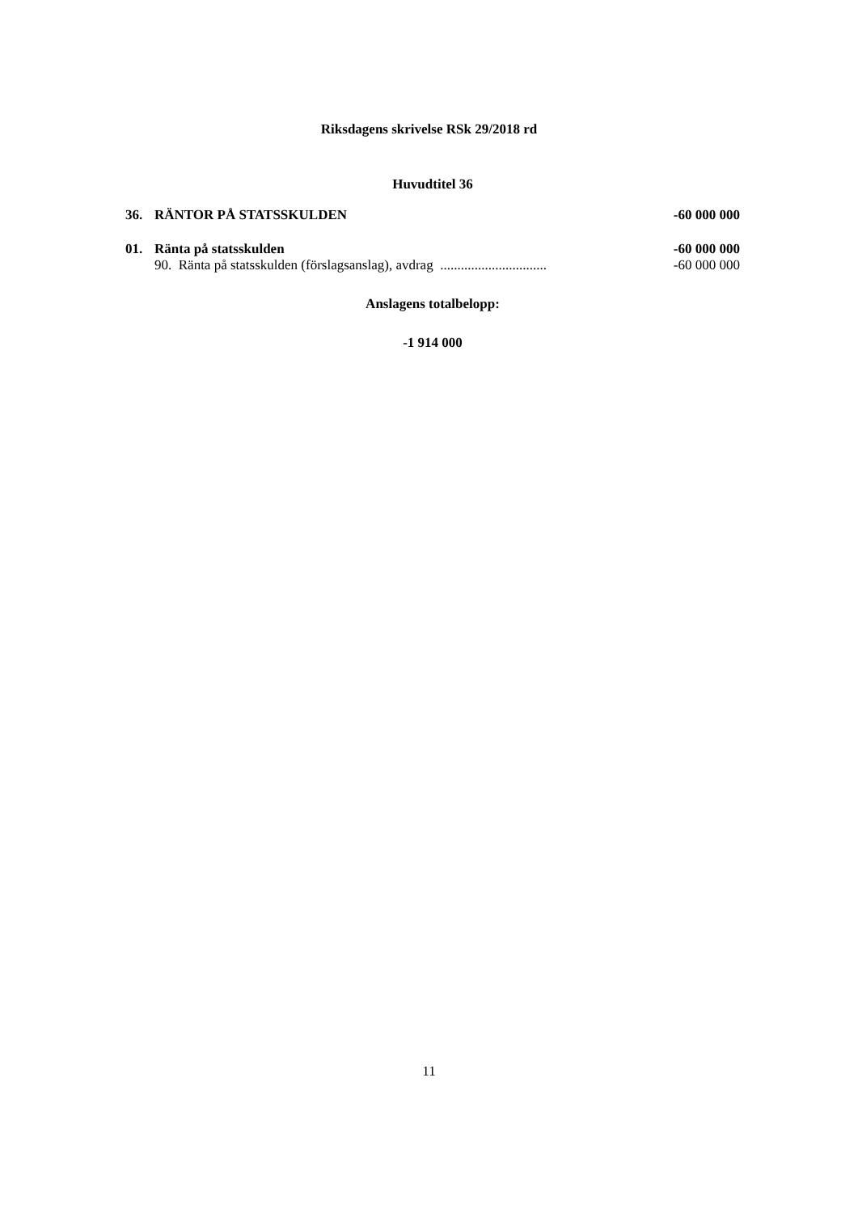Riksdagens skrivelse RSk 29/2018 rd
Huvudtitel 36
| 36. | RÄNTOR PÅ STATSSKULDEN | -60 000 000 |
| 01. | Ränta på statsskulden | -60 000 000 |
| | 90. Ränta på statsskulden (förslagsanslag), avdrag ............................... | -60 000 000 |
Anslagens totalbelopp:
-1 914 000
11